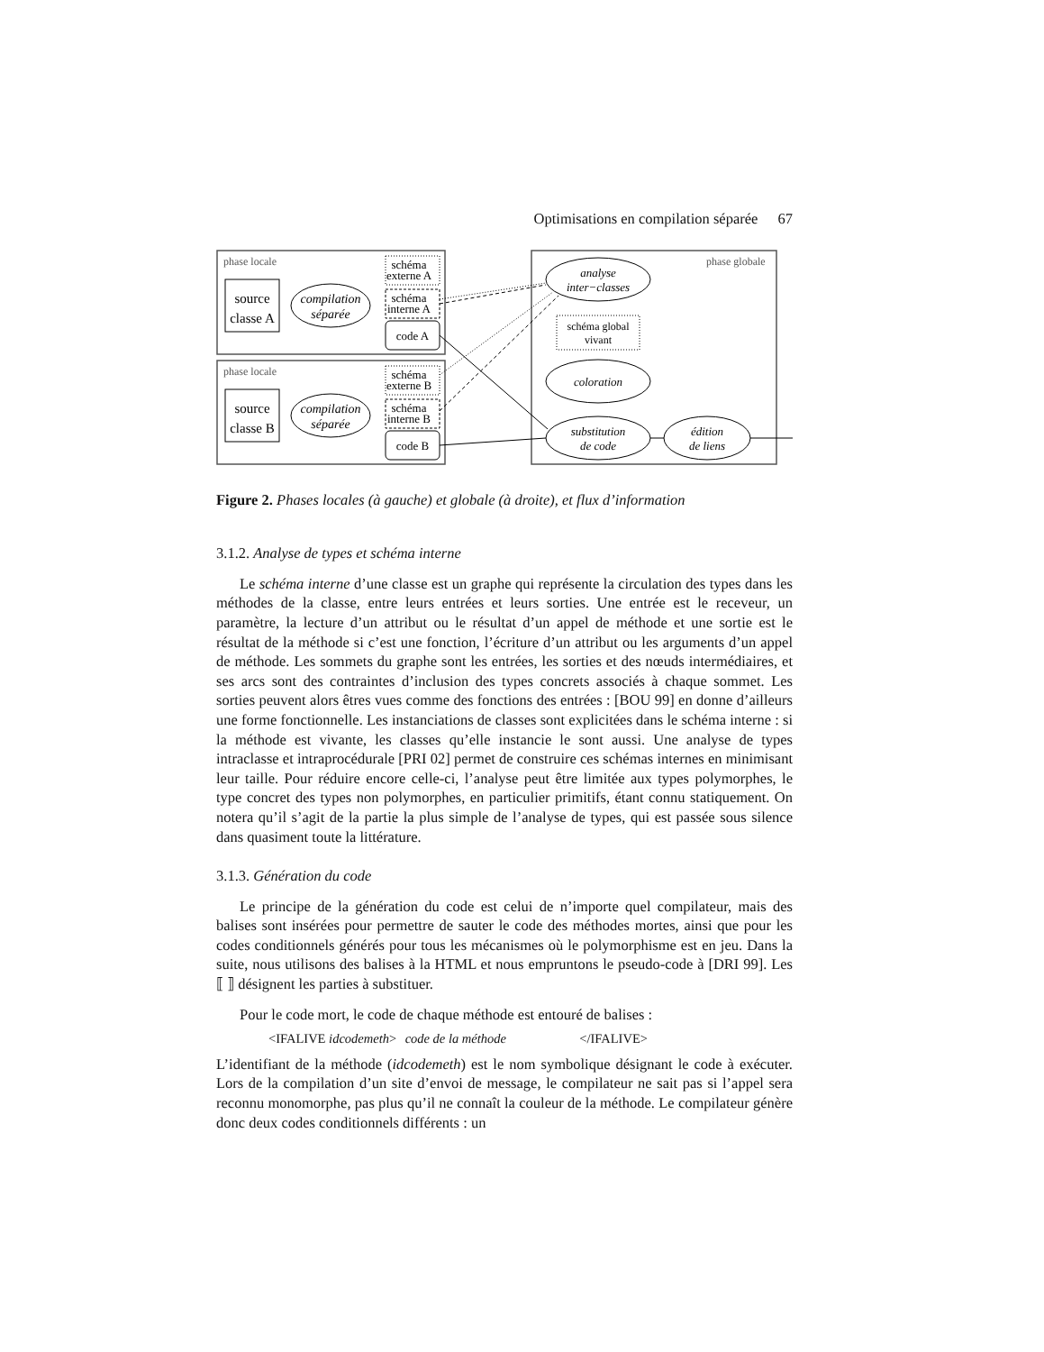Optimisations en compilation séparée 67
source
classe A
source
classe B
compilation
séparée
compilation
séparée
code A
code B
schéma
externe A
schéma
interne A
schéma
externe B
schéma
interne B
analyse
inter−classes
schéma global
vivant
coloration
substitution
de code
édition
de liens
phase locale
phase locale
phase globale
Figure 2. Phases locales (à gauche) et globale (à droite), et flux d’information
3.1.2. Analyse de types et schéma interne
Le schéma interne d’une classe est un graphe qui représente la circulation des types dans les méthodes de la classe, entre leurs entrées et leurs sorties. Une entrée est le receveur, un paramètre, la lecture d’un attribut ou le résultat d’un appel de méthode et une sortie est le résultat de la méthode si c’est une fonction, l’écriture d’un attribut ou les arguments d’un appel de méthode. Les sommets du graphe sont les entrées, les sorties et des nœuds intermédiaires, et ses arcs sont des contraintes d’inclusion des types concrets associés à chaque sommet. Les sorties peuvent alors êtres vues comme des fonctions des entrées : [BOU 99] en donne d’ailleurs une forme fonctionnelle. Les instanciations de classes sont explicitées dans le schéma interne : si la méthode est vivante, les classes qu’elle instancie le sont aussi. Une analyse de types intraclasse et intraprocédurale [PRI 02] permet de construire ces schémas internes en minimisant leur taille. Pour réduire encore celle-ci, l’analyse peut être limitée aux types polymorphes, le type concret des types non polymorphes, en particulier primitifs, étant connu statiquement. On notera qu’il s’agit de la partie la plus simple de l’analyse de types, qui est passée sous silence dans quasiment toute la littérature.
3.1.3. Génération du code
Le principe de la génération du code est celui de n’importe quel compilateur, mais des balises sont insérées pour permettre de sauter le code des méthodes mortes, ainsi que pour les codes conditionnels générés pour tous les mécanismes où le polymorphisme est en jeu. Dans la suite, nous utilisons des balises à la HTML et nous empruntons le pseudo-code à [DRI 99]. Les ⟦ ⟧ désignent les parties à substituer.
Pour le code mort, le code de chaque méthode est entouré de balises :
<IFALIVE idcodemeth> code de la méthode </IFALIVE>
L’identifiant de la méthode (idcodemeth) est le nom symbolique désignant le code à exécuter. Lors de la compilation d’un site d’envoi de message, le compilateur ne sait pas si l’appel sera reconnu monomorphe, pas plus qu’il ne connaît la couleur de la méthode. Le compilateur génère donc deux codes conditionnels différents : un